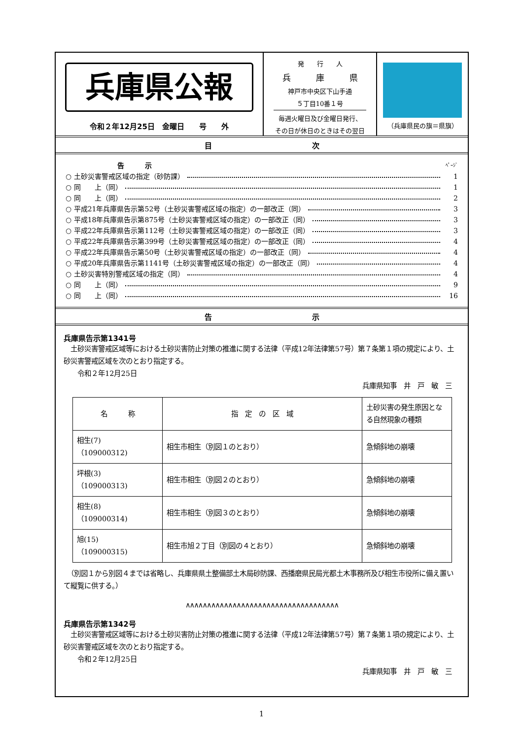兵庫県公報
令和２年12月25日　金曜日　　号　　外
発　　行　　人
兵　　　庫　　　県
神戸市中央区下山手通
５丁目10番１号
毎週火曜日及び金曜日発行、
その日が休日のときはその翌日
（兵庫県民の旗＝県旗）
目 次
告　　　示 ﾍﾟｰｼﾞ
○ 土砂災害警戒区域の指定（砂防課） 1
○ 同　　上（同） 1
○ 同　　上（同） 2
○ 平成21年兵庫県告示第52号（土砂災害警戒区域の指定）の一部改正（同） 3
○ 平成18年兵庫県告示第875号（土砂災害警戒区域の指定）の一部改正（同） 3
○ 平成22年兵庫県告示第112号（土砂災害警戒区域の指定）の一部改正（同） 3
○ 平成22年兵庫県告示第399号（土砂災害警戒区域の指定）の一部改正（同） 4
○ 平成22年兵庫県告示第50号（土砂災害警戒区域の指定）の一部改正（同） 4
○ 平成20年兵庫県告示第1141号（土砂災害警戒区域の指定）の一部改正（同） 4
○ 土砂災害特別警戒区域の指定（同） 4
○ 同　　上（同） 9
○ 同　　上（同） 16
告 示
兵庫県告示第1341号
　土砂災害警戒区域等における土砂災害防止対策の推進に関する法律（平成12年法律第57号）第７条第１項の規定により、土砂災害警戒区域を次のとおり指定する。
　　令和２年12月25日
兵庫県知事　井　戸　敏　三
| 名 称 | 指 定 の 区 域 | 土砂災害の発生原因となる自然現象の種類 |
| --- | --- | --- |
| 相生(7) （109000312) | 相生市相生（別図１のとおり） | 急傾斜地の崩壊 |
| 坪根(3) （109000313) | 相生市相生（別図２のとおり） | 急傾斜地の崩壊 |
| 相生(8) （109000314) | 相生市相生（別図３のとおり） | 急傾斜地の崩壊 |
| 旭(15) （109000315) | 相生市旭２丁目（別図の４とおり） | 急傾斜地の崩壊 |
　（別図１から別図４までは省略し、兵庫県県土整備部土木局砂防課、西播磨県民局光都土木事務所及び相生市役所に備え置いて縦覧に供する。）
∧∧∧∧∧∧∧∧∧∧∧∧∧∧∧∧∧∧∧∧∧∧∧∧∧∧∧∧∧∧∧∧∧∧∧∧
兵庫県告示第1342号
　土砂災害警戒区域等における土砂災害防止対策の推進に関する法律（平成12年法律第57号）第７条第１項の規定により、土砂災害警戒区域を次のとおり指定する。
　　令和２年12月25日
兵庫県知事　井　戸　敏　三
1